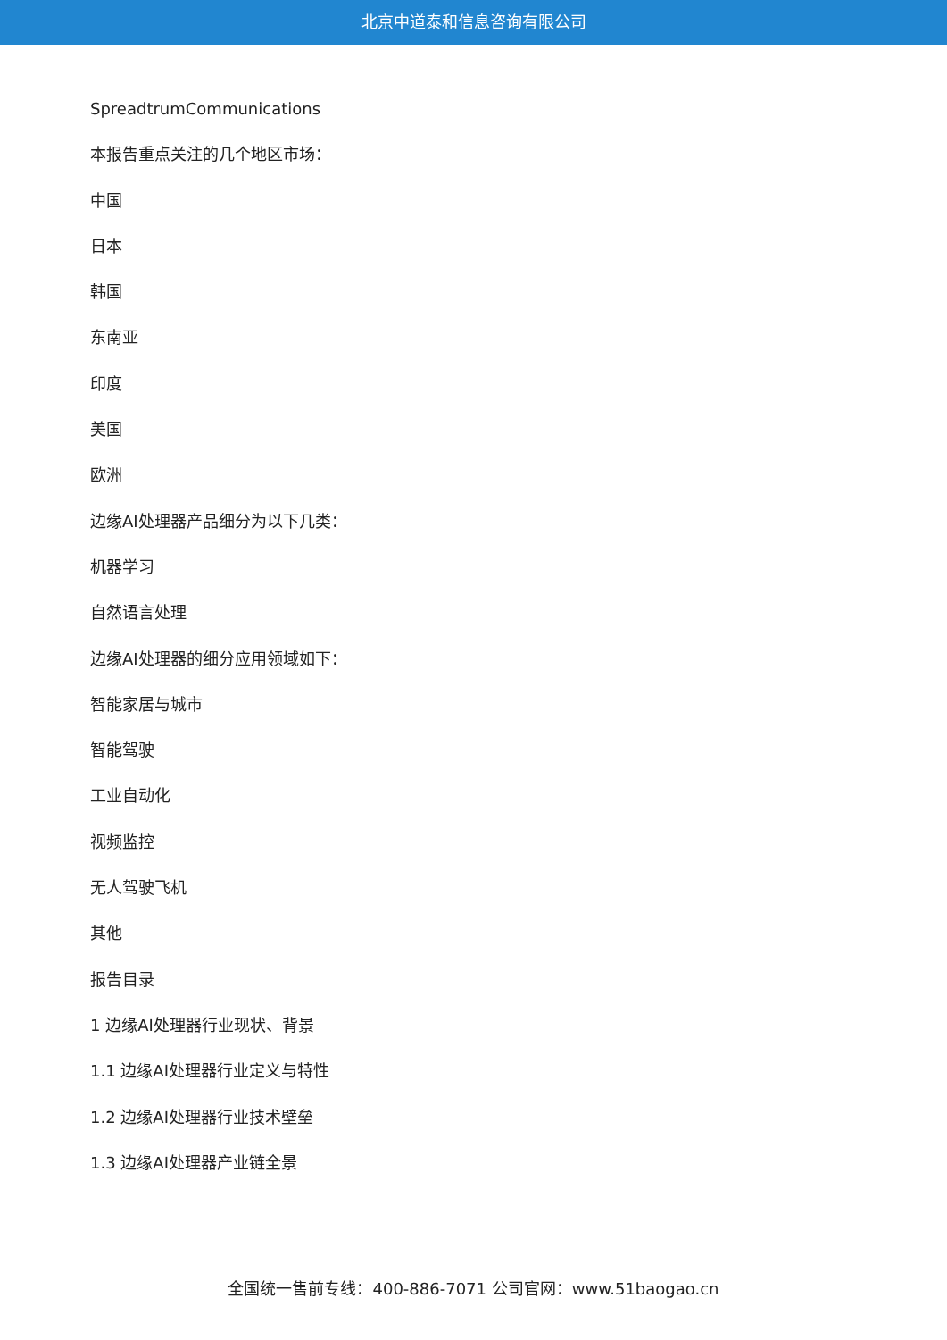北京中道泰和信息咨询有限公司
SpreadtrumCommunications
本报告重点关注的几个地区市场：
中国
日本
韩国
东南亚
印度
美国
欧洲
边缘AI处理器产品细分为以下几类：
机器学习
自然语言处理
边缘AI处理器的细分应用领域如下：
智能家居与城市
智能驾驶
工业自动化
视频监控
无人驾驶飞机
其他
报告目录
1 边缘AI处理器行业现状、背景
1.1 边缘AI处理器行业定义与特性
1.2 边缘AI处理器行业技术壁垒
1.3 边缘AI处理器产业链全景
全国统一售前专线：400-886-7071 公司官网：www.51baogao.cn